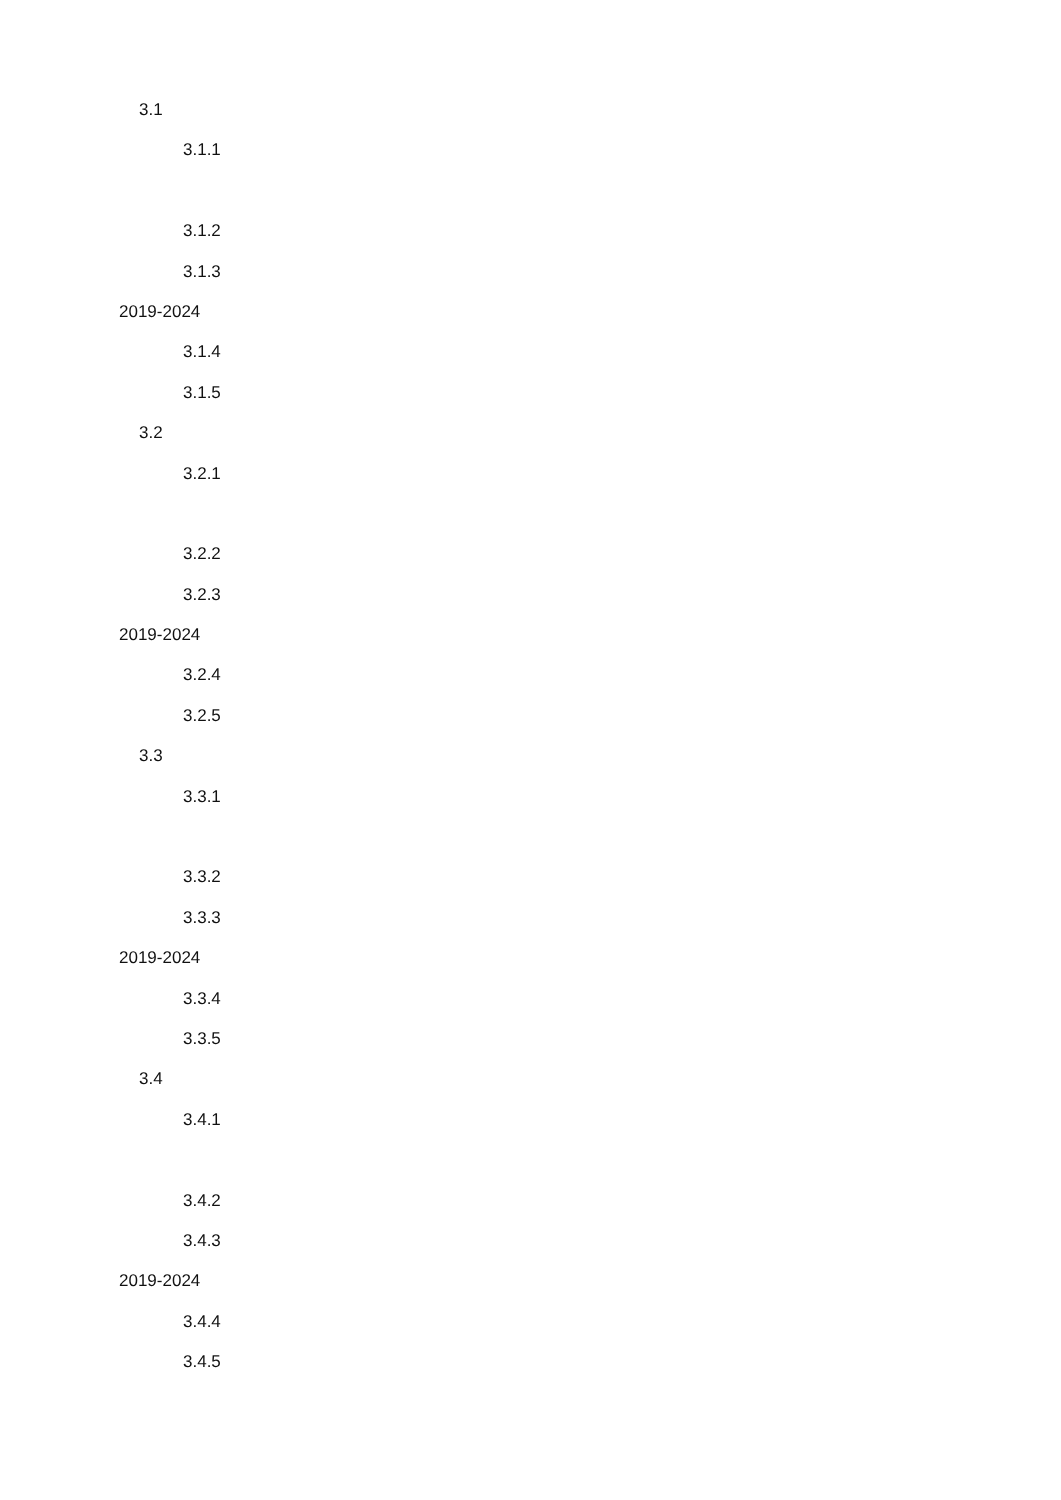3.1
3.1.1
3.1.2
3.1.3
2019-2024
3.1.4
3.1.5
3.2
3.2.1
3.2.2
3.2.3
2019-2024
3.2.4
3.2.5
3.3
3.3.1
3.3.2
3.3.3
2019-2024
3.3.4
3.3.5
3.4
3.4.1
3.4.2
3.4.3
2019-2024
3.4.4
3.4.5